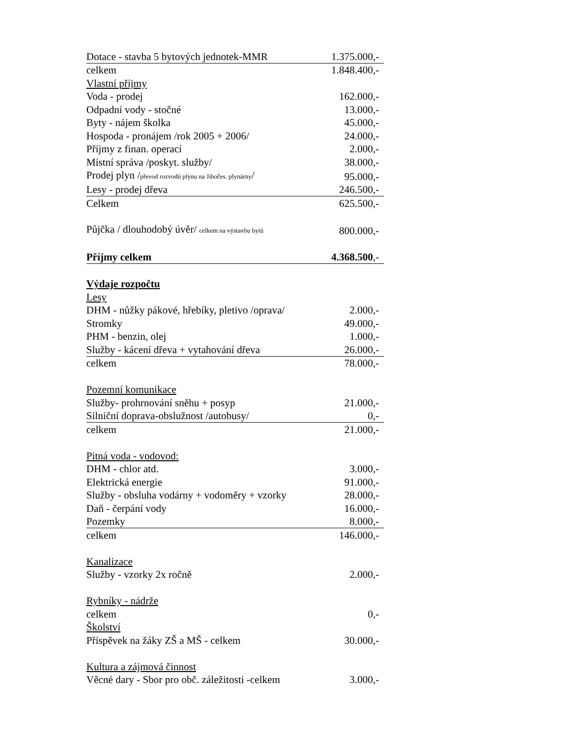| Dotace - stavba 5 bytových jednotek-MMR | 1.375.000,- |
| celkem | 1.848.400,- |
| Vlastní příjmy | |
| Voda - prodej | 162.000,- |
| Odpadní vody - stočné | 13.000,- |
| Byty - nájem školka | 45.000,- |
| Hospoda - pronájem /rok 2005 + 2006/ | 24.000,- |
| Příjmy z finan. operací | 2.000,- |
| Místní správa /poskyt. služby/ | 38.000,- |
| Prodej plyn / převod rozvodů plynu na Jihočes. plynárny / | 95.000,- |
| Lesy - prodej dřeva | 246.500,- |
| Celkem | 625.500,- |
| Půjčka / dlouhodobý úvěr/ celkem na výstavbu bytů | 800.000,- |
| Příjmy celkem | 4.368.500 ,- |
| Výdaje rozpočtu | |
| Lesy | |
| DHM - nůžky pákové, hřebíky, pletivo /oprava/ | 2.000,- |
| Stromky | 49.000,- |
| PHM - benzin, olej | 1.000,- |
| Služby - kácení dřeva + vytahování dřeva | 26.000,- |
| celkem | 78.000,- |
| Pozemní komunikace | |
| Služby- prohrnování sněhu + posyp | 21.000,- |
| Silniční doprava-obslužnost /autobusy/ | 0,- |
| celkem | 21.000,- |
| Pitná voda - vodovod: | |
| DHM - chlor atd. | 3.000,- |
| Elektrická energie | 91.000,- |
| Služby - obsluha vodárny + vodoměry + vzorky | 28.000,- |
| Daň - čerpání vody | 16.000,- |
| Pozemky | 8.000,- |
| celkem | 146.000,- |
| Kanalizace | |
| Služby - vzorky 2x ročně | 2.000,- |
| Rybníky - nádrže | |
| celkem | 0,- |
| Školství | |
| Příspěvek na žáky ZŠ a MŠ - celkem | 30.000,- |
| Kultura a zájmová činnost | |
| Věcné dary - Sbor pro obč. záležitosti -celkem | 3.000,- |